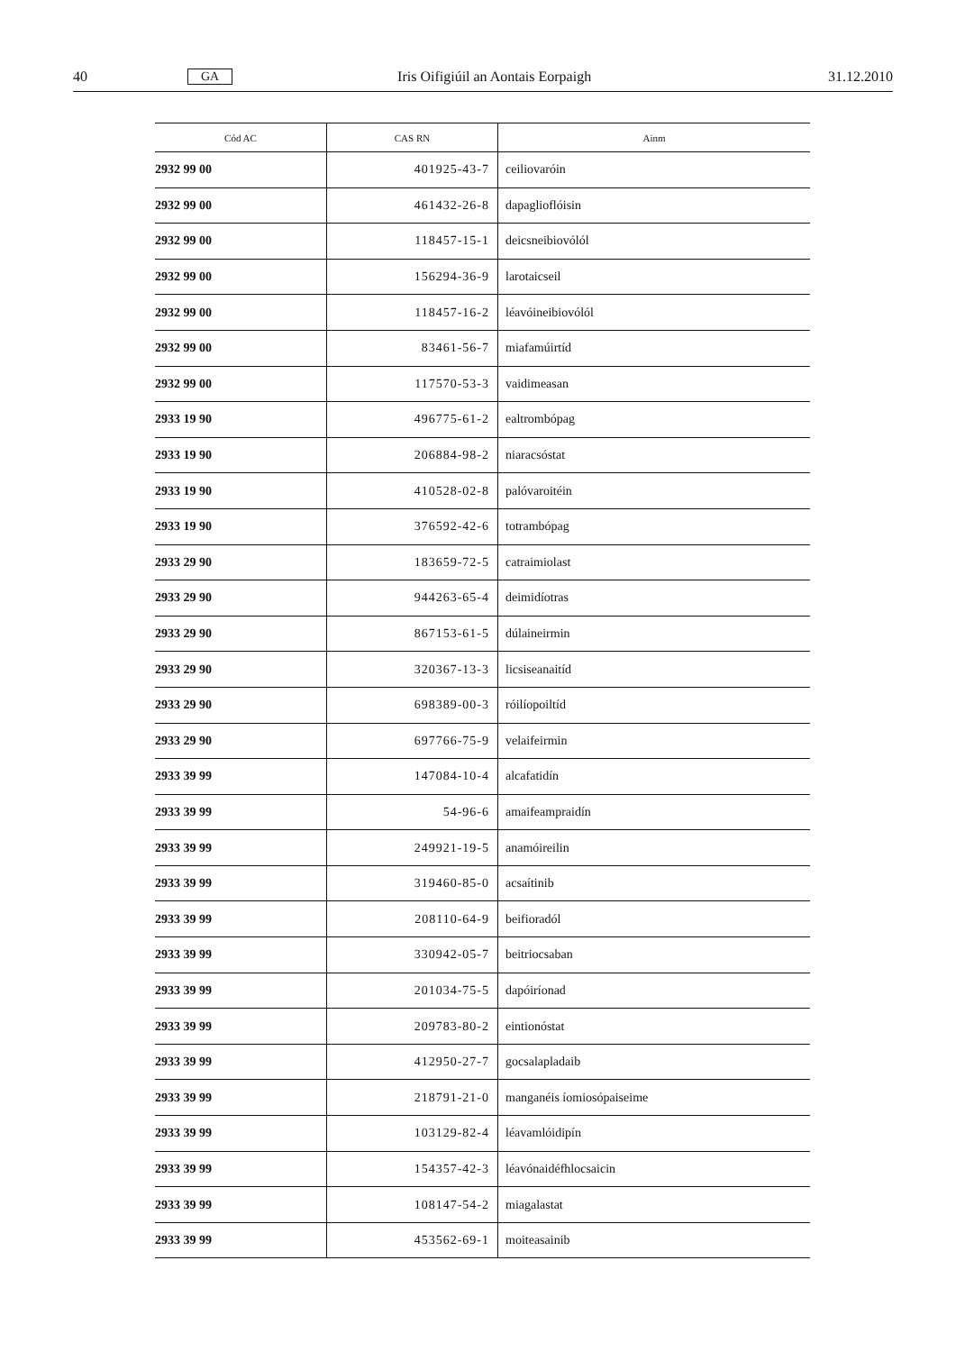40 GA Iris Oifigiúil an Aontais Eorpaigh 31.12.2010
| Cód AC | CAS RN | Ainm |
| --- | --- | --- |
| 2932 99 00 | 401925-43-7 | ceiliovaróin |
| 2932 99 00 | 461432-26-8 | dapaglioflóisin |
| 2932 99 00 | 118457-15-1 | deicsneibiovólól |
| 2932 99 00 | 156294-36-9 | larotaicseil |
| 2932 99 00 | 118457-16-2 | léavóineibiovólól |
| 2932 99 00 | 83461-56-7 | miafamúirtíd |
| 2932 99 00 | 117570-53-3 | vaidimeasan |
| 2933 19 90 | 496775-61-2 | ealtrombópag |
| 2933 19 90 | 206884-98-2 | niaracsóstat |
| 2933 19 90 | 410528-02-8 | palóvaroitéin |
| 2933 19 90 | 376592-42-6 | totrambópag |
| 2933 29 90 | 183659-72-5 | catraimiolast |
| 2933 29 90 | 944263-65-4 | deimidíotras |
| 2933 29 90 | 867153-61-5 | dúlaineirmin |
| 2933 29 90 | 320367-13-3 | licsiseanaitíd |
| 2933 29 90 | 698389-00-3 | róilíopoiltíd |
| 2933 29 90 | 697766-75-9 | velaifeirmin |
| 2933 39 99 | 147084-10-4 | alcafatidín |
| 2933 39 99 | 54-96-6 | amaifeampraidín |
| 2933 39 99 | 249921-19-5 | anamóireilin |
| 2933 39 99 | 319460-85-0 | acsaítinib |
| 2933 39 99 | 208110-64-9 | beifioradól |
| 2933 39 99 | 330942-05-7 | beitriocsaban |
| 2933 39 99 | 201034-75-5 | dapóiríonad |
| 2933 39 99 | 209783-80-2 | eintionóstat |
| 2933 39 99 | 412950-27-7 | gocsalapladaib |
| 2933 39 99 | 218791-21-0 | manganéis íomiosópaiseime |
| 2933 39 99 | 103129-82-4 | léavamlóidipín |
| 2933 39 99 | 154357-42-3 | léavónaidéfhlocsaicin |
| 2933 39 99 | 108147-54-2 | miagalastat |
| 2933 39 99 | 453562-69-1 | moiteasainib |